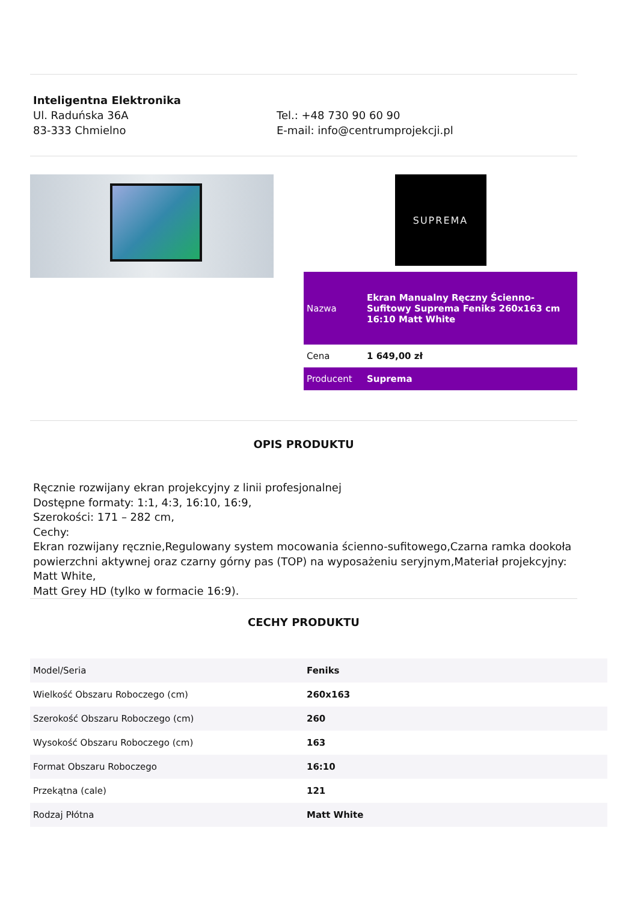Inteligentna Elektronika
Ul. Raduńska 36A
83-333 Chmielno
Tel.: +48 730 90 60 90
E-mail: info@centrumprojekcji.pl
SUPREMA
| Nazwa | Ekran Manualny Ręczny Ścienno-Sufitowy Suprema Feniks 260x163 cm 16:10 Matt White |
| Cena | 1 649,00 zł |
| Producent | Suprema |
OPIS PRODUKTU
Ręcznie rozwijany ekran projekcyjny z linii profesjonalnej
Dostępne formaty: 1:1, 4:3, 16:10, 16:9,
Szerokości: 171 – 282 cm,
Cechy:
Ekran rozwijany ręcznie,Regulowany system mocowania ścienno-sufitowego,Czarna ramka dookoła powierzchni aktywnej oraz czarny górny pas (TOP) na wyposażeniu seryjnym,Materiał projekcyjny: Matt White,
Matt Grey HD (tylko w formacie 16:9).
CECHY PRODUKTU
| Model/Seria | Feniks |
| Wielkość Obszaru Roboczego (cm) | 260x163 |
| Szerokość Obszaru Roboczego (cm) | 260 |
| Wysokość Obszaru Roboczego (cm) | 163 |
| Format Obszaru Roboczego | 16:10 |
| Przekątna (cale) | 121 |
| Rodzaj Płótna | Matt White |